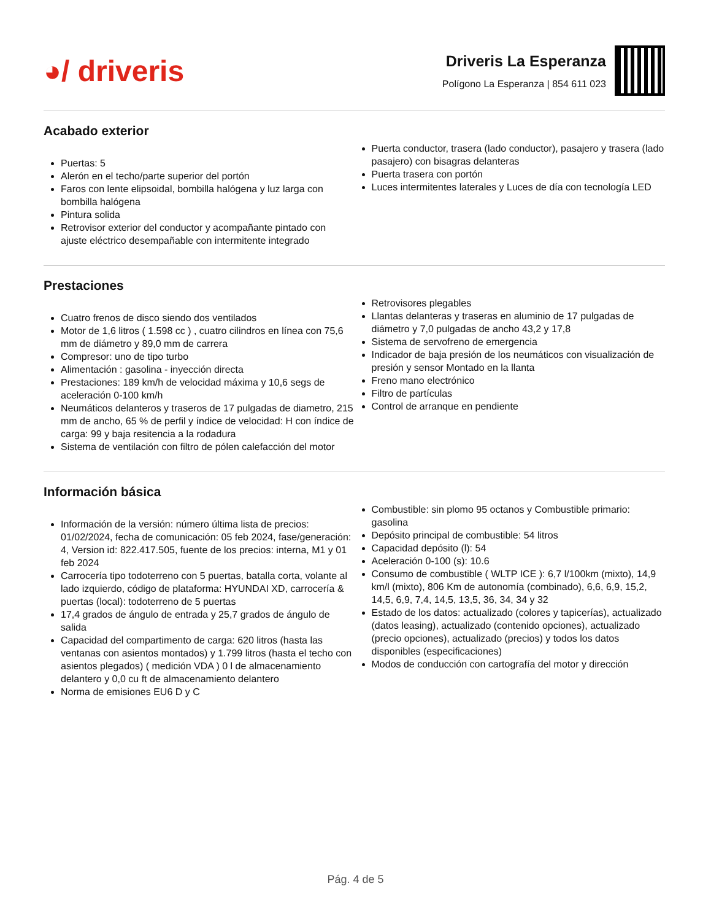◕/ driveris
Driveris La Esperanza
Polígono La Esperanza | 854 611 023
Acabado exterior
Puertas: 5
Alerón en el techo/parte superior del portón
Faros con lente elipsoidal, bombilla halógena y luz larga con bombilla halógena
Pintura solida
Retrovisor exterior del conductor y acompañante pintado con ajuste eléctrico desempañable con intermitente integrado
Puerta conductor, trasera (lado conductor), pasajero y trasera (lado pasajero) con bisagras delanteras
Puerta trasera con portón
Luces intermitentes laterales y Luces de día con tecnología LED
Prestaciones
Cuatro frenos de disco siendo dos ventilados
Motor de 1,6 litros ( 1.598 cc ) , cuatro cilindros en línea con 75,6 mm de diámetro y 89,0 mm de carrera
Compresor: uno de tipo turbo
Alimentación : gasolina - inyección directa
Prestaciones: 189 km/h de velocidad máxima y 10,6 segs de aceleración 0-100 km/h
Neumáticos delanteros y traseros de 17 pulgadas de diametro, 215 mm de ancho, 65 % de perfil y índice de velocidad: H con índice de carga: 99 y baja resitencia a la rodadura
Sistema de ventilación con filtro de pólen calefacción del motor
Retrovisores plegables
Llantas delanteras y traseras en aluminio de 17 pulgadas de diámetro y 7,0 pulgadas de ancho 43,2 y 17,8
Sistema de servofreno de emergencia
Indicador de baja presión de los neumáticos con visualización de presión y sensor Montado en la llanta
Freno mano electrónico
Filtro de partículas
Control de arranque en pendiente
Información básica
Información de la versión: número última lista de precios: 01/02/2024, fecha de comunicación: 05 feb 2024, fase/generación: 4, Version id: 822.417.505, fuente de los precios: interna, M1 y 01 feb 2024
Carrocería tipo todoterreno con 5 puertas, batalla corta, volante al lado izquierdo, código de plataforma: HYUNDAI XD, carrocería & puertas (local): todoterreno de 5 puertas
17,4 grados de ángulo de entrada y 25,7 grados de ángulo de salida
Capacidad del compartimento de carga: 620 litros (hasta las ventanas con asientos montados) y 1.799 litros (hasta el techo con asientos plegados) ( medición VDA ) 0 l de almacenamiento delantero y 0,0 cu ft de almacenamiento delantero
Norma de emisiones EU6 D y C
Combustible: sin plomo 95 octanos y Combustible primario: gasolina
Depósito principal de combustible: 54 litros
Capacidad depósito (l): 54
Aceleración 0-100 (s): 10.6
Consumo de combustible ( WLTP ICE ): 6,7 l/100km (mixto), 14,9 km/l (mixto), 806 Km de autonomía (combinado), 6,6, 6,9, 15,2, 14,5, 6,9, 7,4, 14,5, 13,5, 36, 34, 34 y 32
Estado de los datos: actualizado (colores y tapicerías), actualizado (datos leasing), actualizado (contenido opciones), actualizado (precio opciones), actualizado (precios) y todos los datos disponibles (especificaciones)
Modos de conducción con cartografía del motor y dirección
Pág. 4 de 5